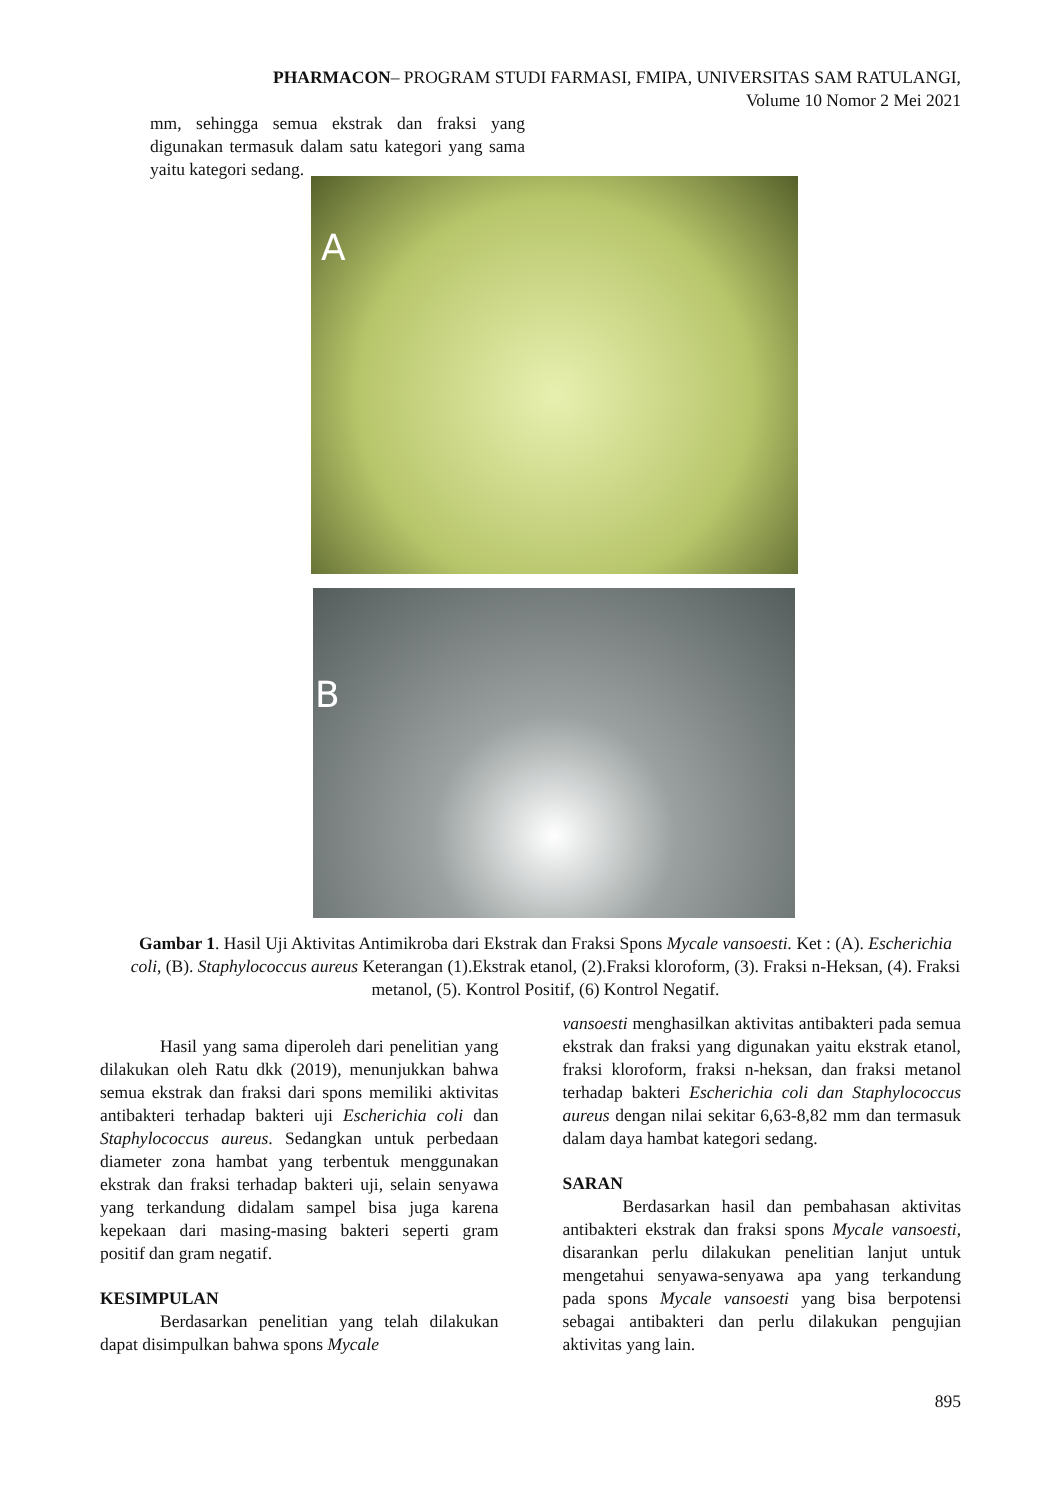PHARMACON– PROGRAM STUDI FARMASI, FMIPA, UNIVERSITAS SAM RATULANGI,
Volume 10 Nomor 2 Mei 2021
mm, sehingga semua ekstrak dan fraksi yang digunakan termasuk dalam satu kategori yang sama yaitu kategori sedang.
A
B
Gambar 1. Hasil Uji Aktivitas Antimikroba dari Ekstrak dan Fraksi Spons Mycale vansoesti. Ket : (A). Escherichia coli, (B). Staphylococcus aureus Keterangan (1).Ekstrak etanol, (2).Fraksi kloroform, (3). Fraksi n-Heksan, (4). Fraksi metanol, (5). Kontrol Positif, (6) Kontrol Negatif.
Hasil yang sama diperoleh dari penelitian yang dilakukan oleh Ratu dkk (2019), menunjukkan bahwa semua ekstrak dan fraksi dari spons memiliki aktivitas antibakteri terhadap bakteri uji Escherichia coli dan Staphylococcus aureus. Sedangkan untuk perbedaan diameter zona hambat yang terbentuk menggunakan ekstrak dan fraksi terhadap bakteri uji, selain senyawa yang terkandung didalam sampel bisa juga karena kepekaan dari masing-masing bakteri seperti gram positif dan gram negatif.
KESIMPULAN
Berdasarkan penelitian yang telah dilakukan dapat disimpulkan bahwa spons Mycale
vansoesti menghasilkan aktivitas antibakteri pada semua ekstrak dan fraksi yang digunakan yaitu ekstrak etanol, fraksi kloroform, fraksi n-heksan, dan fraksi metanol terhadap bakteri Escherichia coli dan Staphylococcus aureus dengan nilai sekitar 6,63-8,82 mm dan termasuk dalam daya hambat kategori sedang.
SARAN
Berdasarkan hasil dan pembahasan aktivitas antibakteri ekstrak dan fraksi spons Mycale vansoesti, disarankan perlu dilakukan penelitian lanjut untuk mengetahui senyawa-senyawa apa yang terkandung pada spons Mycale vansoesti yang bisa berpotensi sebagai antibakteri dan perlu dilakukan pengujian aktivitas yang lain.
895